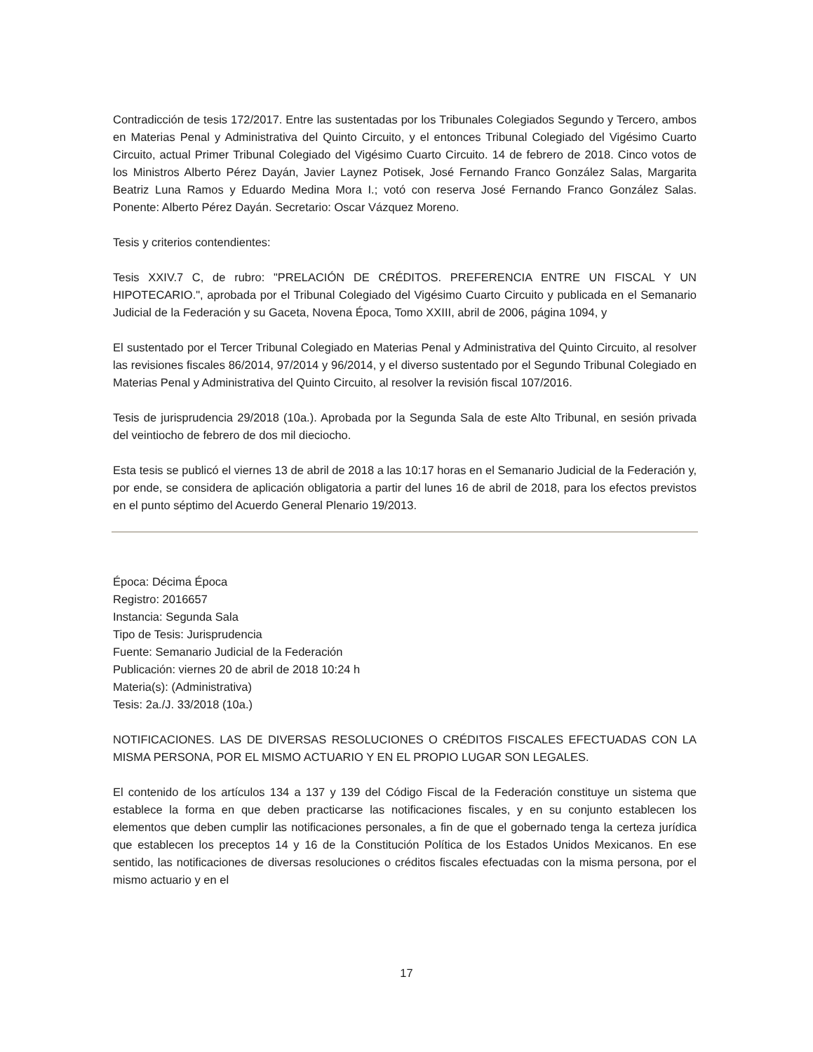Contradicción de tesis 172/2017. Entre las sustentadas por los Tribunales Colegiados Segundo y Tercero, ambos en Materias Penal y Administrativa del Quinto Circuito, y el entonces Tribunal Colegiado del Vigésimo Cuarto Circuito, actual Primer Tribunal Colegiado del Vigésimo Cuarto Circuito. 14 de febrero de 2018. Cinco votos de los Ministros Alberto Pérez Dayán, Javier Laynez Potisek, José Fernando Franco González Salas, Margarita Beatriz Luna Ramos y Eduardo Medina Mora I.; votó con reserva José Fernando Franco González Salas. Ponente: Alberto Pérez Dayán. Secretario: Oscar Vázquez Moreno.
Tesis y criterios contendientes:
Tesis XXIV.7 C, de rubro: "PRELACIÓN DE CRÉDITOS. PREFERENCIA ENTRE UN FISCAL Y UN HIPOTECARIO.", aprobada por el Tribunal Colegiado del Vigésimo Cuarto Circuito y publicada en el Semanario Judicial de la Federación y su Gaceta, Novena Época, Tomo XXIII, abril de 2006, página 1094, y
El sustentado por el Tercer Tribunal Colegiado en Materias Penal y Administrativa del Quinto Circuito, al resolver las revisiones fiscales 86/2014, 97/2014 y 96/2014, y el diverso sustentado por el Segundo Tribunal Colegiado en Materias Penal y Administrativa del Quinto Circuito, al resolver la revisión fiscal 107/2016.
Tesis de jurisprudencia 29/2018 (10a.). Aprobada por la Segunda Sala de este Alto Tribunal, en sesión privada del veintiocho de febrero de dos mil dieciocho.
Esta tesis se publicó el viernes 13 de abril de 2018 a las 10:17 horas en el Semanario Judicial de la Federación y, por ende, se considera de aplicación obligatoria a partir del lunes 16 de abril de 2018, para los efectos previstos en el punto séptimo del Acuerdo General Plenario 19/2013.
Época: Décima Época
Registro: 2016657
Instancia: Segunda Sala
Tipo de Tesis: Jurisprudencia
Fuente: Semanario Judicial de la Federación
Publicación: viernes 20 de abril de 2018 10:24 h
Materia(s): (Administrativa)
Tesis: 2a./J. 33/2018 (10a.)
NOTIFICACIONES. LAS DE DIVERSAS RESOLUCIONES O CRÉDITOS FISCALES EFECTUADAS CON LA MISMA PERSONA, POR EL MISMO ACTUARIO Y EN EL PROPIO LUGAR SON LEGALES.
El contenido de los artículos 134 a 137 y 139 del Código Fiscal de la Federación constituye un sistema que establece la forma en que deben practicarse las notificaciones fiscales, y en su conjunto establecen los elementos que deben cumplir las notificaciones personales, a fin de que el gobernado tenga la certeza jurídica que establecen los preceptos 14 y 16 de la Constitución Política de los Estados Unidos Mexicanos. En ese sentido, las notificaciones de diversas resoluciones o créditos fiscales efectuadas con la misma persona, por el mismo actuario y en el
17